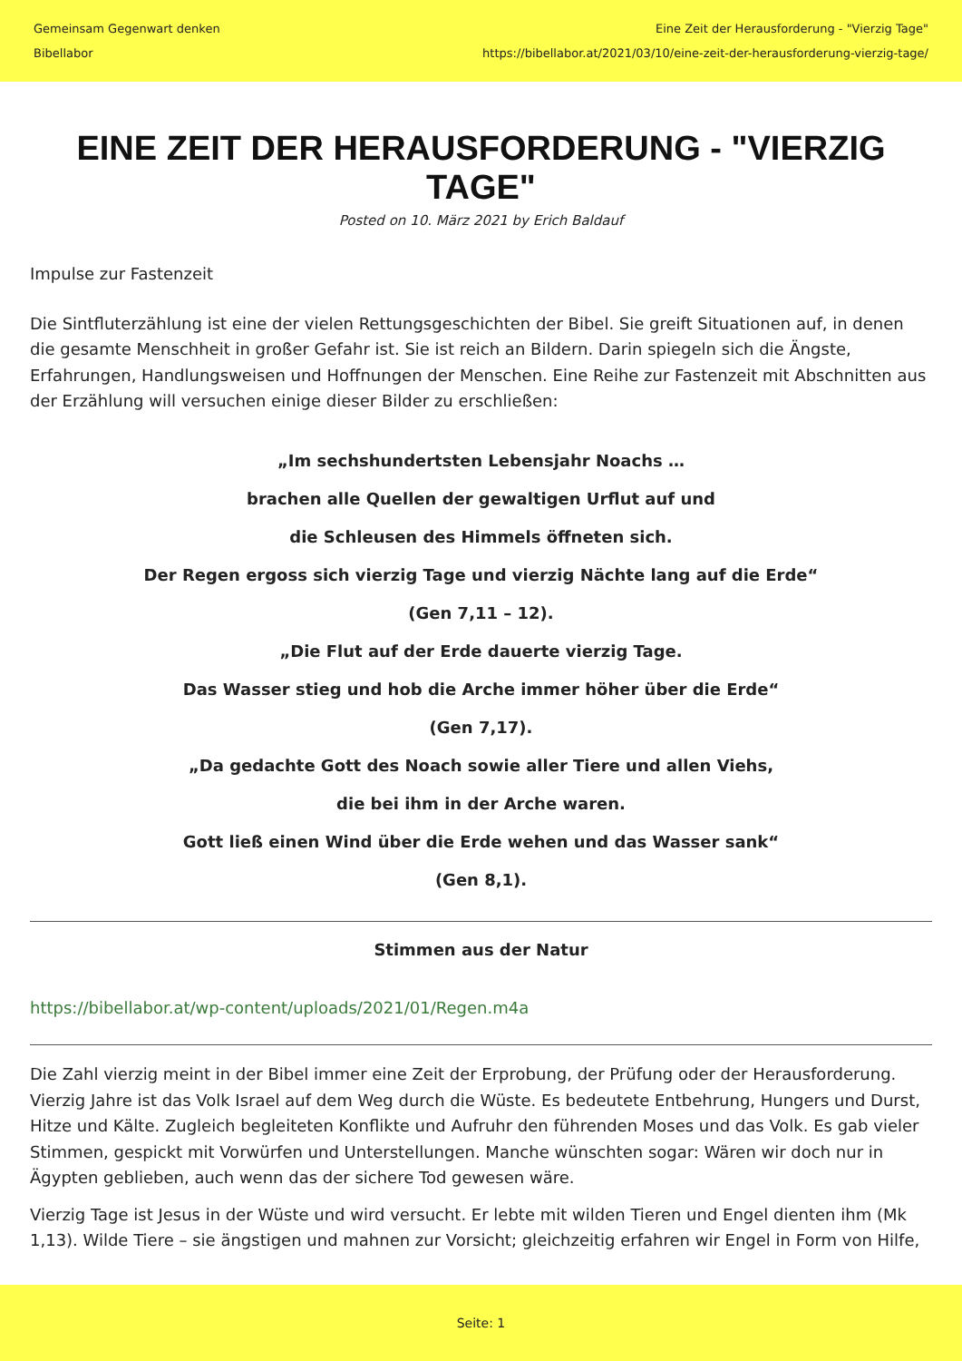Gemeinsam Gegenwart denken
Bibellabor
Eine Zeit der Herausforderung - "Vierzig Tage"
https://bibellabor.at/2021/03/10/eine-zeit-der-herausforderung-vierzig-tage/
EINE ZEIT DER HERAUSFORDERUNG - "VIERZIG TAGE"
Posted on 10. März 2021 by Erich Baldauf
Impulse zur Fastenzeit
Die Sintfluterzählung ist eine der vielen Rettungsgeschichten der Bibel. Sie greift Situationen auf, in denen die gesamte Menschheit in großer Gefahr ist. Sie ist reich an Bildern. Darin spiegeln sich die Ängste, Erfahrungen, Handlungsweisen und Hoffnungen der Menschen. Eine Reihe zur Fastenzeit mit Abschnitten aus der Erzählung will versuchen einige dieser Bilder zu erschließen:
„Im sechshundertsten Lebensjahr Noachs …
brachen alle Quellen der gewaltigen Urflut auf und
die Schleusen des Himmels öffneten sich.
Der Regen ergoss sich vierzig Tage und vierzig Nächte lang auf die Erde“
(Gen 7,11 – 12).
„Die Flut auf der Erde dauerte vierzig Tage.
Das Wasser stieg und hob die Arche immer höher über die Erde“
(Gen 7,17).
„Da gedachte Gott des Noach sowie aller Tiere und allen Viehs,
die bei ihm in der Arche waren.
Gott ließ einen Wind über die Erde wehen und das Wasser sank“
(Gen 8,1).
Stimmen aus der Natur
https://bibellabor.at/wp-content/uploads/2021/01/Regen.m4a
Die Zahl vierzig meint in der Bibel immer eine Zeit der Erprobung, der Prüfung oder der Herausforderung. Vierzig Jahre ist das Volk Israel auf dem Weg durch die Wüste. Es bedeutete Entbehrung, Hungers und Durst, Hitze und Kälte. Zugleich begleiteten Konflikte und Aufruhr den führenden Moses und das Volk. Es gab vieler Stimmen, gespickt mit Vorwürfen und Unterstellungen. Manche wünschten sogar: Wären wir doch nur in Ägypten geblieben, auch wenn das der sichere Tod gewesen wäre.
Vierzig Tage ist Jesus in der Wüste und wird versucht. Er lebte mit wilden Tieren und Engel dienten ihm (Mk 1,13). Wilde Tiere – sie ängstigen und mahnen zur Vorsicht; gleichzeitig erfahren wir Engel in Form von Hilfe,
Seite: 1